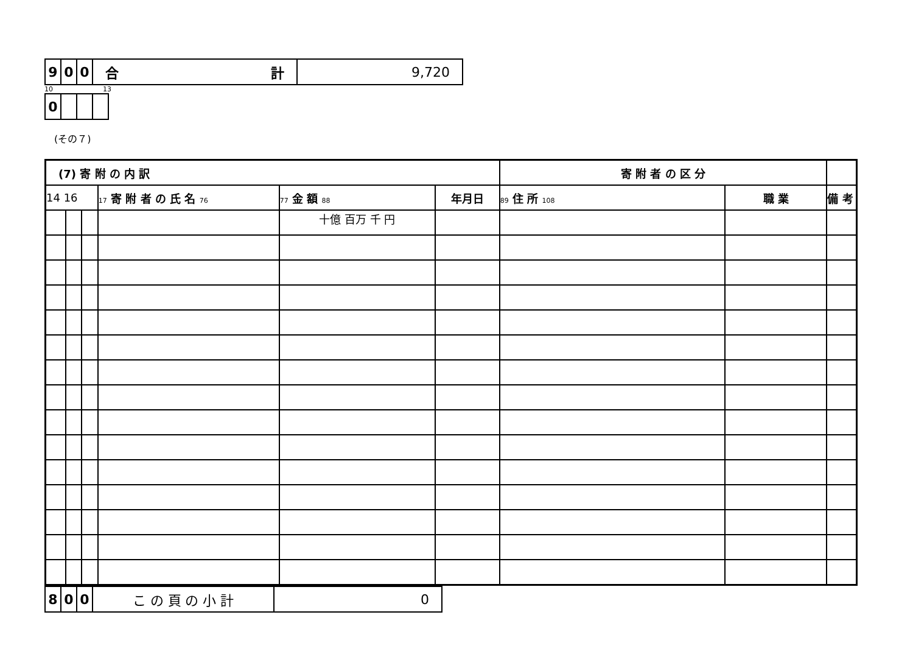| 9 | 0 | 0 | 合 計 | 9,720 |
10 13
| 0 | | | |
(その７)
| (7) 寄 附 の 内 訳 | | | | | | 寄 附 者 の 区 分 | | |
| --- | --- | --- | --- | --- | --- | --- | --- | --- |
| 14 16 | | | 17 寄 附 者 の 氏 名 76 | 77 金 額 88 | 年月日 | 89 住 所 108 | 職 業 | 備 考 |
| | | | | 十億 百万 千 円 | | | | |
| 8 | 0 | 0 | こ の 頁 の 小 計 | 0 |